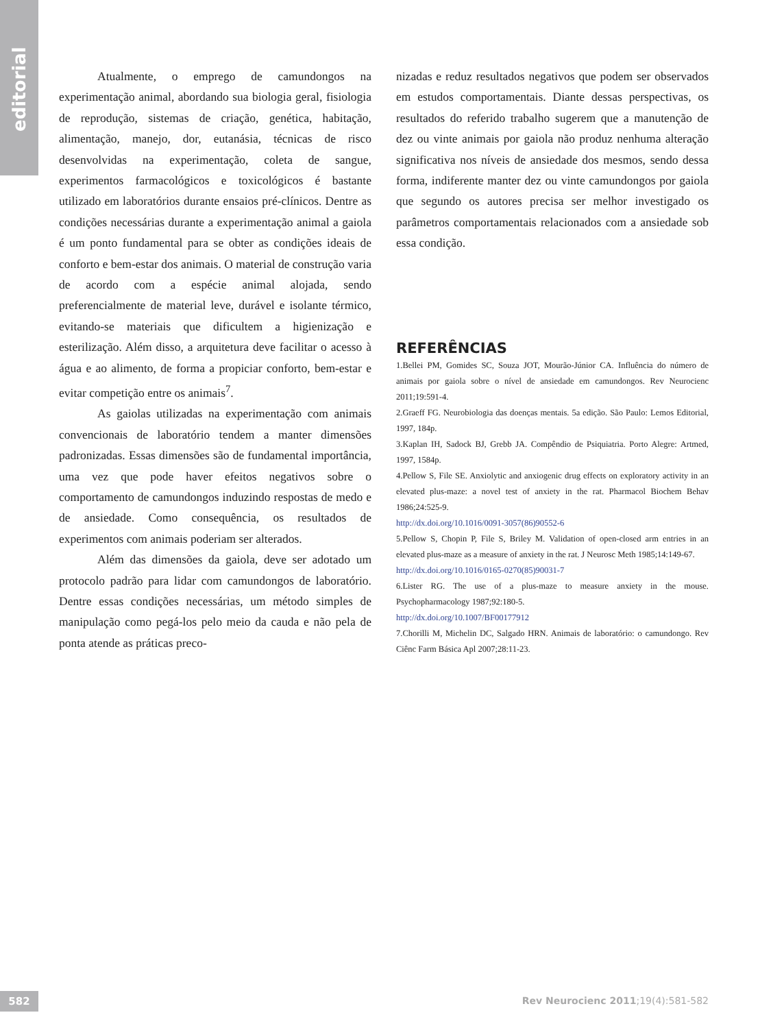editorial
Atualmente, o emprego de camundongos na experimentação animal, abordando sua biologia geral, fisiologia de reprodução, sistemas de criação, genética, habitação, alimentação, manejo, dor, eutanásia, técnicas de risco desenvolvidas na experimentação, coleta de sangue, experimentos farmacológicos e toxicológicos é bastante utilizado em laboratórios durante ensaios pré-clínicos. Dentre as condições necessárias durante a experimentação animal a gaiola é um ponto fundamental para se obter as condições ideais de conforto e bem-estar dos animais. O material de construção varia de acordo com a espécie animal alojada, sendo preferencialmente de material leve, durável e isolante térmico, evitando-se materiais que dificultem a higienização e esterilização. Além disso, a arquitetura deve facilitar o acesso à água e ao alimento, de forma a propiciar conforto, bem-estar e evitar competição entre os animais<sup>7</sup>.
As gaiolas utilizadas na experimentação com animais convencionais de laboratório tendem a manter dimensões padronizadas. Essas dimensões são de fundamental importância, uma vez que pode haver efeitos negativos sobre o comportamento de camundongos induzindo respostas de medo e de ansiedade. Como consequência, os resultados de experimentos com animais poderiam ser alterados.
Além das dimensões da gaiola, deve ser adotado um protocolo padrão para lidar com camundongos de laboratório. Dentre essas condições necessárias, um método simples de manipulação como pegá-los pelo meio da cauda e não pela de ponta atende as práticas preco-
nizadas e reduz resultados negativos que podem ser observados em estudos comportamentais. Diante dessas perspectivas, os resultados do referido trabalho sugerem que a manutenção de dez ou vinte animais por gaiola não produz nenhuma alteração significativa nos níveis de ansiedade dos mesmos, sendo dessa forma, indiferente manter dez ou vinte camundongos por gaiola que segundo os autores precisa ser melhor investigado os parâmetros comportamentais relacionados com a ansiedade sob essa condição.
REFERÊNCIAS
1.Bellei PM, Gomides SC, Souza JOT, Mourão-Júnior CA. Influência do número de animais por gaiola sobre o nível de ansiedade em camundongos. Rev Neurocienc 2011;19:591-4.
2.Graeff FG. Neurobiologia das doenças mentais. 5a edição. São Paulo: Lemos Editorial, 1997, 184p.
3.Kaplan IH, Sadock BJ, Grebb JA. Compêndio de Psiquiatria. Porto Alegre: Artmed, 1997, 1584p.
4.Pellow S, File SE. Anxiolytic and anxiogenic drug effects on exploratory activity in an elevated plus-maze: a novel test of anxiety in the rat. Pharmacol Biochem Behav 1986;24:525-9.
http://dx.doi.org/10.1016/0091-3057(86)90552-6
5.Pellow S, Chopin P, File S, Briley M. Validation of open-closed arm entries in an elevated plus-maze as a measure of anxiety in the rat. J Neurosc Meth 1985;14:149-67.
http://dx.doi.org/10.1016/0165-0270(85)90031-7
6.Lister RG. The use of a plus-maze to measure anxiety in the mouse. Psychopharmacology 1987;92:180-5.
http://dx.doi.org/10.1007/BF00177912
7.Chorilli M, Michelin DC, Salgado HRN. Animais de laboratório: o camundongo. Rev Ciênc Farm Básica Apl 2007;28:11-23.
582
Rev Neurocienc 2011;19(4):581-582